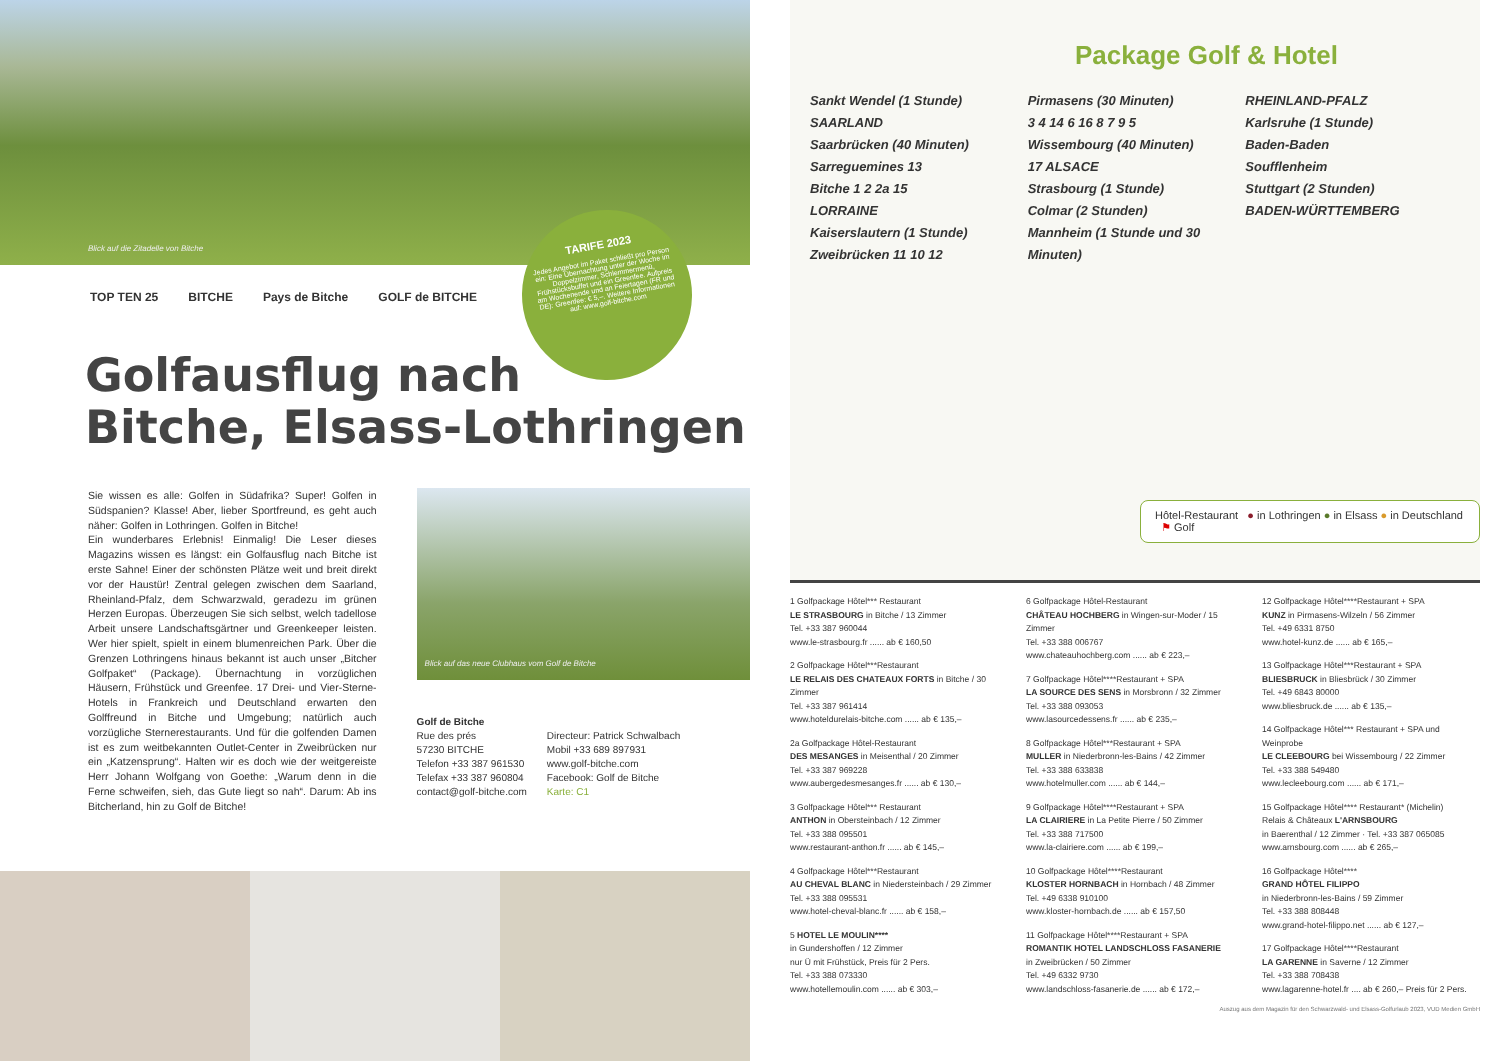Blick auf die Zitadelle von Bitche
TOP TEN 25 BITCHE Pays de Bitche GOLF de BITCHE
TARIFE 2023
Jedes Angebot im Paket schließt pro Person ein: Eine Übernachtung unter der Woche im Doppelzimmer, Schlemmermenü, Frühstücksbuffet und ein Greenfee. Aufpreis am Wochenende und an Feiertagen (FR und DE): Greenfee: € 5,–. Weitere Informationen auf: www.golf-bitche.com
Golfausflug nach
Bitche, Elsass-Lothringen
Sie wissen es alle: Golfen in Südafrika? Super! Golfen in Südspanien? Klasse! Aber, lieber Sportfreund, es geht auch näher: Golfen in Lothringen. Golfen in Bitche!
Ein wunderbares Erlebnis! Einmalig! Die Leser dieses Magazins wissen es längst: ein Golfausflug nach Bitche ist erste Sahne! Einer der schönsten Plätze weit und breit direkt vor der Haustür! Zentral gelegen zwischen dem Saarland, Rheinland-Pfalz, dem Schwarzwald, geradezu im grünen Herzen Europas. Überzeugen Sie sich selbst, welch tadellose Arbeit unsere Landschaftsgärtner und Greenkeeper leisten. Wer hier spielt, spielt in einem blumenreichen Park. Über die Grenzen Lothringens hinaus bekannt ist auch unser „Bitcher Golfpaket“ (Package). Übernachtung in vorzüglichen Häusern, Frühstück und Greenfee. 17 Drei- und Vier-Sterne-Hotels in Frankreich und Deutschland erwarten den Golffreund in Bitche und Umgebung; natürlich auch vorzügliche Sternerestaurants. Und für die golfenden Damen ist es zum weitbekannten Outlet-Center in Zweibrücken nur ein „Katzensprung“. Halten wir es doch wie der weitgereiste Herr Johann Wolfgang von Goethe: „Warum denn in die Ferne schweifen, sieh, das Gute liegt so nah“. Darum: Ab ins Bitcherland, hin zu Golf de Bitche!
Blick auf das neue Clubhaus vom Golf de Bitche
Golf de Bitche
Rue des prés
57230 BITCHE
Telefon +33 387 961530
Telefax +33 387 960804
contact@golf-bitche.com
Directeur: Patrick Schwalbach
Mobil +33 689 897931
www.golf-bitche.com
Facebook: Golf de Bitche
Karte: C1
Package Golf & Hotel
Sankt Wendel (1 Stunde)
SAARLAND
Saarbrücken (40 Minuten)
Sarreguemines 13
Bitche 1 2 2a 15
LORRAINE
Kaiserslautern (1 Stunde)
Zweibrücken 11 10 12
Pirmasens (30 Minuten)
3 4 14 6 16 8 7 9 5
Wissembourg (40 Minuten)
17 ALSACE
Strasbourg (1 Stunde)
Colmar (2 Stunden)
Mannheim (1 Stunde und 30 Minuten)
RHEINLAND-PFALZ
Karlsruhe (1 Stunde)
Baden-Baden
Soufflenheim
Stuttgart (2 Stunden)
BADEN-WÜRTTEMBERG
Hôtel-Restaurant ● in Lothringen ● in Elsass ● in Deutschland ⚑ Golf
1 Golfpackage Hôtel*** Restaurant
LE STRASBOURG in Bitche / 13 Zimmer
Tel. +33 387 960044
www.le-strasbourg.fr ...... ab € 160,50
2 Golfpackage Hôtel***Restaurant
LE RELAIS DES CHATEAUX FORTS in Bitche / 30 Zimmer
Tel. +33 387 961414
www.hoteldurelais-bitche.com ...... ab € 135,–
2a Golfpackage Hôtel-Restaurant
DES MESANGES in Meisenthal / 20 Zimmer
Tel. +33 387 969228
www.aubergedesmesanges.fr ...... ab € 130,–
3 Golfpackage Hôtel*** Restaurant
ANTHON in Obersteinbach / 12 Zimmer
Tel. +33 388 095501
www.restaurant-anthon.fr ...... ab € 145,–
4 Golfpackage Hôtel***Restaurant
AU CHEVAL BLANC in Niedersteinbach / 29 Zimmer
Tel. +33 388 095531
www.hotel-cheval-blanc.fr ...... ab € 158,–
5 HOTEL LE MOULIN****
in Gundershoffen / 12 Zimmer
nur Ü mit Frühstück, Preis für 2 Pers.
Tel. +33 388 073330
www.hotellemoulin.com ...... ab € 303,–
6 Golfpackage Hôtel-Restaurant
CHÂTEAU HOCHBERG in Wingen-sur-Moder / 15 Zimmer
Tel. +33 388 006767
www.chateauhochberg.com ...... ab € 223,–
7 Golfpackage Hôtel****Restaurant + SPA
LA SOURCE DES SENS in Morsbronn / 32 Zimmer
Tel. +33 388 093053
www.lasourcedessens.fr ...... ab € 235,–
8 Golfpackage Hôtel***Restaurant + SPA
MULLER in Niederbronn-les-Bains / 42 Zimmer
Tel. +33 388 633838
www.hotelmuller.com ...... ab € 144,–
9 Golfpackage Hôtel****Restaurant + SPA
LA CLAIRIERE in La Petite Pierre / 50 Zimmer
Tel. +33 388 717500
www.la-clairiere.com ...... ab € 199,–
10 Golfpackage Hôtel****Restaurant
KLOSTER HORNBACH in Hornbach / 48 Zimmer
Tel. +49 6338 910100
www.kloster-hornbach.de ...... ab € 157,50
11 Golfpackage Hôtel****Restaurant + SPA
ROMANTIK HOTEL LANDSCHLOSS FASANERIE
in Zweibrücken / 50 Zimmer
Tel. +49 6332 9730
www.landschloss-fasanerie.de ...... ab € 172,–
12 Golfpackage Hôtel****Restaurant + SPA
KUNZ in Pirmasens-Wilzeln / 56 Zimmer
Tel. +49 6331 8750
www.hotel-kunz.de ...... ab € 165,–
13 Golfpackage Hôtel***Restaurant + SPA
BLIESBRUCK in Bliesbrück / 30 Zimmer
Tel. +49 6843 80000
www.bliesbruck.de ...... ab € 135,–
14 Golfpackage Hôtel*** Restaurant + SPA und Weinprobe
LE CLEEBOURG bei Wissembourg / 22 Zimmer
Tel. +33 388 549480
www.lecleebourg.com ...... ab € 171,–
15 Golfpackage Hôtel**** Restaurant* (Michelin)
Relais & Châteaux L'ARNSBOURG
in Baerenthal / 12 Zimmer · Tel. +33 387 065085
www.arnsbourg.com ...... ab € 265,–
16 Golfpackage Hôtel****
GRAND HÔTEL FILIPPO
in Niederbronn-les-Bains / 59 Zimmer
Tel. +33 388 808448
www.grand-hotel-filippo.net ...... ab € 127,–
17 Golfpackage Hôtel****Restaurant
LA GARENNE in Saverne / 12 Zimmer
Tel. +33 388 708438
www.lagarenne-hotel.fr .... ab € 260,– Preis für 2 Pers.
Auszug aus dem Magazin für den Schwarzwald- und Elsass-Golfurlaub 2023, VUD Medien GmbH